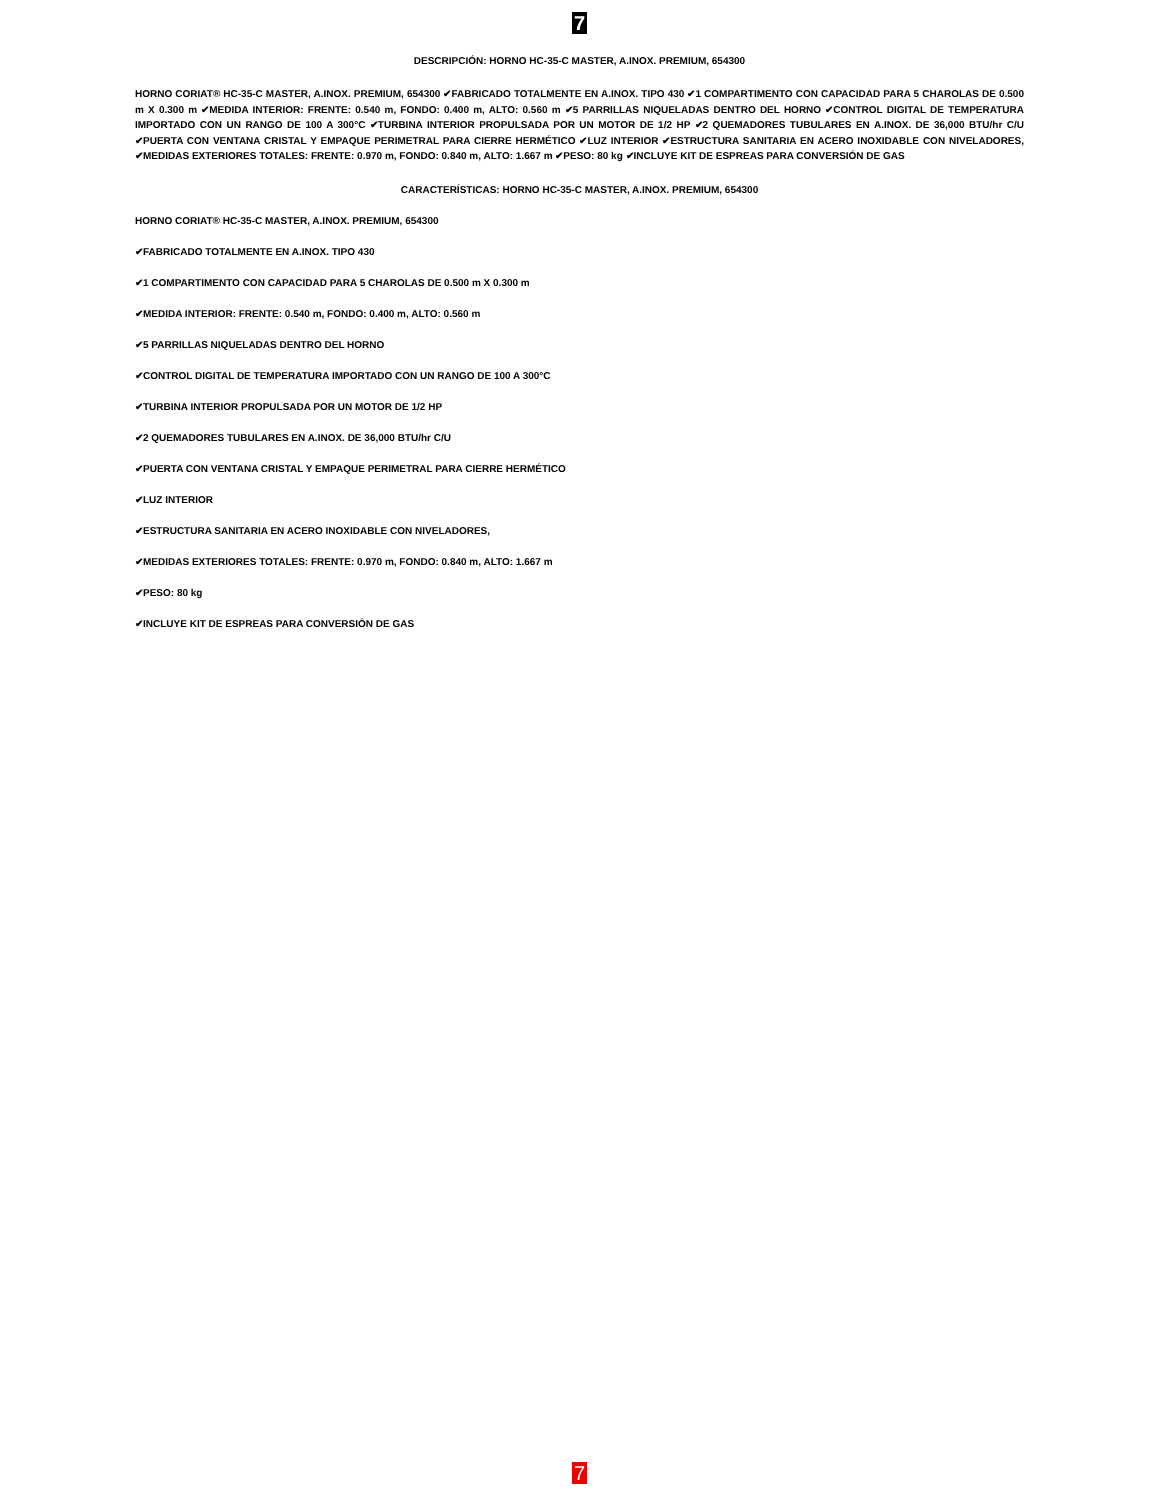7
DESCRIPCIÓN: HORNO HC-35-C MASTER, A.INOX. PREMIUM, 654300
HORNO CORIAT® HC-35-C MASTER, A.INOX. PREMIUM, 654300 ✔FABRICADO TOTALMENTE EN A.INOX. TIPO 430 ✔1 COMPARTIMENTO CON CAPACIDAD PARA 5 CHAROLAS DE 0.500 m X 0.300 m ✔MEDIDA INTERIOR: FRENTE: 0.540 m, FONDO: 0.400 m, ALTO: 0.560 m ✔5 PARRILLAS NIQUELADAS DENTRO DEL HORNO ✔CONTROL DIGITAL DE TEMPERATURA IMPORTADO CON UN RANGO DE 100 A 300°C ✔TURBINA INTERIOR PROPULSADA POR UN MOTOR DE 1/2 HP ✔2 QUEMADORES TUBULARES EN A.INOX. DE 36,000 BTU/hr C/U ✔PUERTA CON VENTANA CRISTAL Y EMPAQUE PERIMETRAL PARA CIERRE HERMÉTICO ✔LUZ INTERIOR ✔ESTRUCTURA SANITARIA EN ACERO INOXIDABLE CON NIVELADORES, ✔MEDIDAS EXTERIORES TOTALES: FRENTE: 0.970 m, FONDO: 0.840 m, ALTO: 1.667 m ✔PESO: 80 kg ✔INCLUYE KIT DE ESPREAS PARA CONVERSIÓN DE GAS
CARACTERÍSTICAS: HORNO HC-35-C MASTER, A.INOX. PREMIUM, 654300
HORNO CORIAT® HC-35-C MASTER, A.INOX. PREMIUM, 654300
✔FABRICADO TOTALMENTE EN A.INOX. TIPO 430
✔1 COMPARTIMENTO CON CAPACIDAD PARA 5 CHAROLAS DE 0.500 m X 0.300 m
✔MEDIDA INTERIOR: FRENTE: 0.540 m, FONDO: 0.400 m, ALTO: 0.560 m
✔5 PARRILLAS NIQUELADAS DENTRO DEL HORNO
✔CONTROL DIGITAL DE TEMPERATURA IMPORTADO CON UN RANGO DE 100 A 300°C
✔TURBINA INTERIOR PROPULSADA POR UN MOTOR DE 1/2 HP
✔2 QUEMADORES TUBULARES EN A.INOX. DE 36,000 BTU/hr C/U
✔PUERTA CON VENTANA CRISTAL Y EMPAQUE PERIMETRAL PARA CIERRE HERMÉTICO
✔LUZ INTERIOR
✔ESTRUCTURA SANITARIA EN ACERO INOXIDABLE CON NIVELADORES,
✔MEDIDAS EXTERIORES TOTALES: FRENTE: 0.970 m, FONDO: 0.840 m, ALTO: 1.667 m
✔PESO: 80 kg
✔INCLUYE KIT DE ESPREAS PARA CONVERSIÓN DE GAS
7